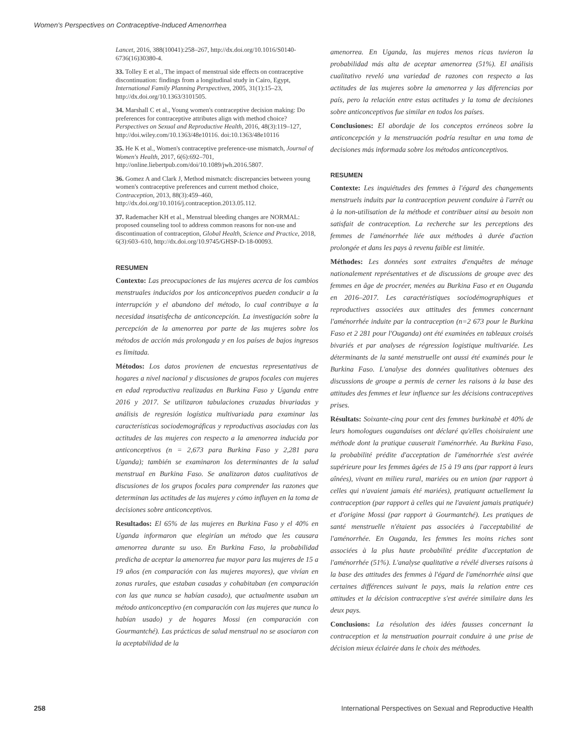Women's Perspectives on Contraceptive-Induced Amenorrhea
Lancet, 2016, 388(10041):258–267, http://dx.doi.org/10.1016/S0140-6736(16)30380-4.
33. Tolley E et al., The impact of menstrual side effects on contraceptive discontinuation: findings from a longitudinal study in Cairo, Egypt, International Family Planning Perspectives, 2005, 31(1):15–23, http://dx.doi.org/10.1363/3101505.
34. Marshall C et al., Young women's contraceptive decision making: Do preferences for contraceptive attributes align with method choice? Perspectives on Sexual and Reproductive Health, 2016, 48(3):119–127, http://doi.wiley.com/10.1363/48e10116. doi:10.1363/48e10116
35. He K et al., Women's contraceptive preference-use mismatch, Journal of Women's Health, 2017, 6(6):692–701, http://online.liebertpub.com/doi/10.1089/jwh.2016.5807.
36. Gomez A and Clark J, Method mismatch: discrepancies between young women's contraceptive preferences and current method choice, Contraception, 2013, 88(3):459–460, http://dx.doi.org/10.1016/j.contraception.2013.05.112.
37. Rademacher KH et al., Menstrual bleeding changes are NORMAL: proposed counseling tool to address common reasons for non-use and discontinuation of contraception, Global Health, Science and Practice, 2018, 6(3):603–610, http://dx.doi.org/10.9745/GHSP-D-18-00093.
RESUMEN
Contexto: Las preocupaciones de las mujeres acerca de los cambios menstruales inducidos por los anticonceptivos pueden conducir a la interrupción y el abandono del método, lo cual contribuye a la necesidad insatisfecha de anticoncepción. La investigación sobre la percepción de la amenorrea por parte de las mujeres sobre los métodos de acción más prolongada y en los países de bajos ingresos es limitada.
Métodos: Los datos provienen de encuestas representativas de hogares a nivel nacional y discusiones de grupos focales con mujeres en edad reproductiva realizadas en Burkina Faso y Uganda entre 2016 y 2017. Se utilizaron tabulaciones cruzadas bivariadas y análisis de regresión logística multivariada para examinar las características sociodemográficas y reproductivas asociadas con las actitudes de las mujeres con respecto a la amenorrea inducida por anticonceptivos (n = 2,673 para Burkina Faso y 2,281 para Uganda); también se examinaron los determinantes de la salud menstrual en Burkina Faso. Se analizaron datos cualitativos de discusiones de los grupos focales para comprender las razones que determinan las actitudes de las mujeres y cómo influyen en la toma de decisiones sobre anticonceptivos.
Resultados: El 65% de las mujeres en Burkina Faso y el 40% en Uganda informaron que elegirían un método que les causara amenorrea durante su uso. En Burkina Faso, la probabilidad predicha de aceptar la amenorrea fue mayor para las mujeres de 15 a 19 años (en comparación con las mujeres mayores), que vivían en zonas rurales, que estaban casadas y cohabitaban (en comparación con las que nunca se habían casado), que actualmente usaban un método anticonceptivo (en comparación con las mujeres que nunca lo habían usado) y de hogares Mossi (en comparación con Gourmantché). Las prácticas de salud menstrual no se asociaron con la aceptabilidad de la
amenorrea. En Uganda, las mujeres menos ricas tuvieron la probabilidad más alta de aceptar amenorrea (51%). El análisis cualitativo reveló una variedad de razones con respecto a las actitudes de las mujeres sobre la amenorrea y las diferencias por país, pero la relación entre estas actitudes y la toma de decisiones sobre anticonceptivos fue similar en todos los países.
Conclusiones: El abordaje de los conceptos erróneos sobre la anticoncepción y la menstruación podría resultar en una toma de decisiones más informada sobre los métodos anticonceptivos.
RESUMEN
Contexte: Les inquiétudes des femmes à l'égard des changements menstruels induits par la contraception peuvent conduire à l'arrêt ou à la non-utilisation de la méthode et contribuer ainsi au besoin non satisfait de contraception. La recherche sur les perceptions des femmes de l'aménorrhée liée aux méthodes à durée d'action prolongée et dans les pays à revenu faible est limitée.
Méthodes: Les données sont extraites d'enquêtes de ménage nationalement représentatives et de discussions de groupe avec des femmes en âge de procréer, menées au Burkina Faso et en Ouganda en 2016–2017. Les caractéristiques sociodémographiques et reproductives associées aux attitudes des femmes concernant l'aménorrhée induite par la contraception (n=2 673 pour le Burkina Faso et 2 281 pour l'Ouganda) ont été examinées en tableaux croisés bivariés et par analyses de régression logistique multivariée. Les déterminants de la santé menstruelle ont aussi été examinés pour le Burkina Faso. L'analyse des données qualitatives obtenues des discussions de groupe a permis de cerner les raisons à la base des attitudes des femmes et leur influence sur les décisions contraceptives prises.
Résultats: Soixante-cinq pour cent des femmes burkinabè et 40% de leurs homologues ougandaises ont déclaré qu'elles choisiraient une méthode dont la pratique causerait l'aménorrhée. Au Burkina Faso, la probabilité prédite d'acceptation de l'aménorrhée s'est avérée supérieure pour les femmes âgées de 15 à 19 ans (par rapport à leurs aînées), vivant en milieu rural, mariées ou en union (par rapport à celles qui n'avaient jamais été mariées), pratiquant actuellement la contraception (par rapport à celles qui ne l'avaient jamais pratiquée) et d'origine Mossi (par rapport à Gourmantché). Les pratiques de santé menstruelle n'étaient pas associées à l'acceptabilité de l'aménorrhée. En Ouganda, les femmes les moins riches sont associées à la plus haute probabilité prédite d'acceptation de l'aménorrhée (51%). L'analyse qualitative a révélé diverses raisons à la base des attitudes des femmes à l'égard de l'aménorrhée ainsi que certaines différences suivant le pays, mais la relation entre ces attitudes et la décision contraceptive s'est avérée similaire dans les deux pays.
Conclusions: La résolution des idées fausses concernant la contraception et la menstruation pourrait conduire à une prise de décision mieux éclairée dans le choix des méthodes.
258 International Perspectives on Sexual and Reproductive Health